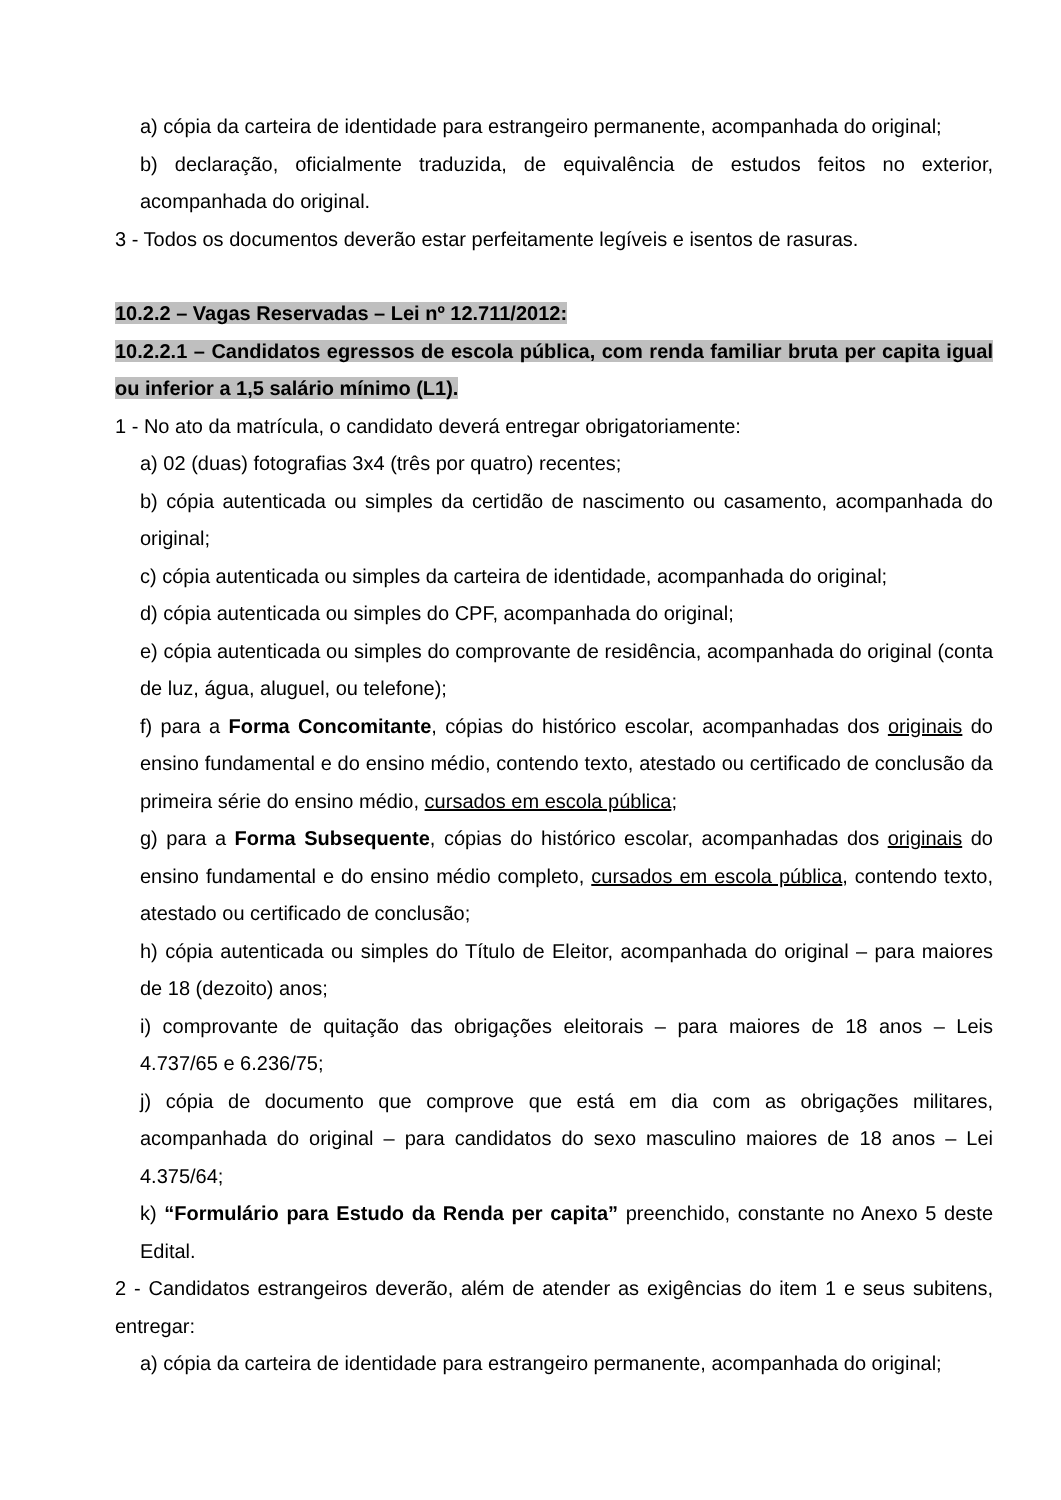a) cópia da carteira de identidade para estrangeiro permanente, acompanhada do original;
b) declaração, oficialmente traduzida, de equivalência de estudos feitos no exterior, acompanhada do original.
3 - Todos os documentos deverão estar perfeitamente legíveis e isentos de rasuras.
10.2.2 – Vagas Reservadas – Lei nº 12.711/2012:
10.2.2.1 – Candidatos egressos de escola pública, com renda familiar bruta per capita igual ou inferior a 1,5 salário mínimo (L1).
1 - No ato da matrícula, o candidato deverá entregar obrigatoriamente:
a) 02 (duas) fotografias 3x4 (três por quatro) recentes;
b) cópia autenticada ou simples da certidão de nascimento ou casamento, acompanhada do original;
c) cópia autenticada ou simples da carteira de identidade, acompanhada do original;
d) cópia autenticada ou simples do CPF, acompanhada do original;
e) cópia autenticada ou simples do comprovante de residência, acompanhada do original (conta de luz, água, aluguel, ou telefone);
f) para a Forma Concomitante, cópias do histórico escolar, acompanhadas dos originais do ensino fundamental e do ensino médio, contendo texto, atestado ou certificado de conclusão da primeira série do ensino médio, cursados em escola pública;
g) para a Forma Subsequente, cópias do histórico escolar, acompanhadas dos originais do ensino fundamental e do ensino médio completo, cursados em escola pública, contendo texto, atestado ou certificado de conclusão;
h) cópia autenticada ou simples do Título de Eleitor, acompanhada do original – para maiores de 18 (dezoito) anos;
i) comprovante de quitação das obrigações eleitorais – para maiores de 18 anos – Leis 4.737/65 e 6.236/75;
j) cópia de documento que comprove que está em dia com as obrigações militares, acompanhada do original – para candidatos do sexo masculino maiores de 18 anos – Lei 4.375/64;
k) “Formulário para Estudo da Renda per capita” preenchido, constante no Anexo 5 deste Edital.
2 - Candidatos estrangeiros deverão, além de atender as exigências do item 1 e seus subitens, entregar:
a) cópia da carteira de identidade para estrangeiro permanente, acompanhada do original;